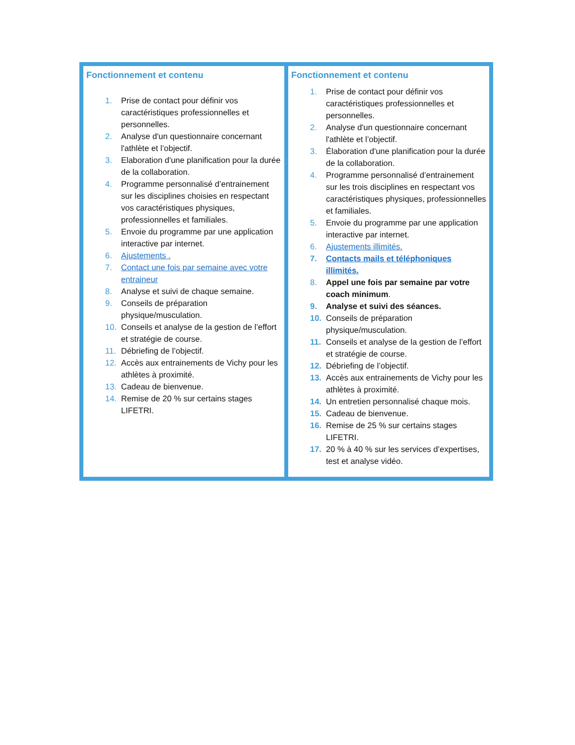| Fonctionnement et contenu 1. Prise de contact pour définir vos caractéristiques professionnelles et personnelles. 2. Analyse d'un questionnaire concernant l'athlète et l’objectif. 3. Elaboration d'une planification pour la durée de la collaboration. 4. Programme personnalisé d’entrainement sur les disciplines choisies en respectant vos caractéristiques physiques, professionnelles et familiales. 5. Envoie du programme par une application interactive par internet. 6. Ajustements . 7. Contact une fois par semaine avec votre entraineur 8. Analyse et suivi de chaque semaine. 9. Conseils de préparation physique/musculation. 10. Conseils et analyse de la gestion de l’effort et stratégie de course. 11. Débriefing de l’objectif. 12. Accès aux entrainements de Vichy pour les athlètes à proximité. 13. Cadeau de bienvenue. 14. Remise de 20 % sur certains stages LIFETRI. | Fonctionnement et contenu 1. Prise de contact pour définir vos caractéristiques professionnelles et personnelles. 2. Analyse d'un questionnaire concernant l'athlète et l’objectif. 3. Élaboration d'une planification pour la durée de la collaboration. 4. Programme personnalisé d’entrainement sur les trois disciplines en respectant vos caractéristiques physiques, professionnelles et familiales. 5. Envoie du programme par une application interactive par internet. 6. Ajustements illimités. 7. Contacts mails et téléphoniques illimités. 8. Appel une fois par semaine par votre coach minimum . 9. Analyse et suivi des séances. 10. Conseils de préparation physique/musculation. 11. Conseils et analyse de la gestion de l’effort et stratégie de course. 12. Débriefing de l’objectif. 13. Accès aux entrainements de Vichy pour les athlètes à proximité. 14. Un entretien personnalisé chaque mois. 15. Cadeau de bienvenue. 16. Remise de 25 % sur certains stages LIFETRI. 17. 20 % à 40 % sur les services d’expertises, test et analyse vidéo. |